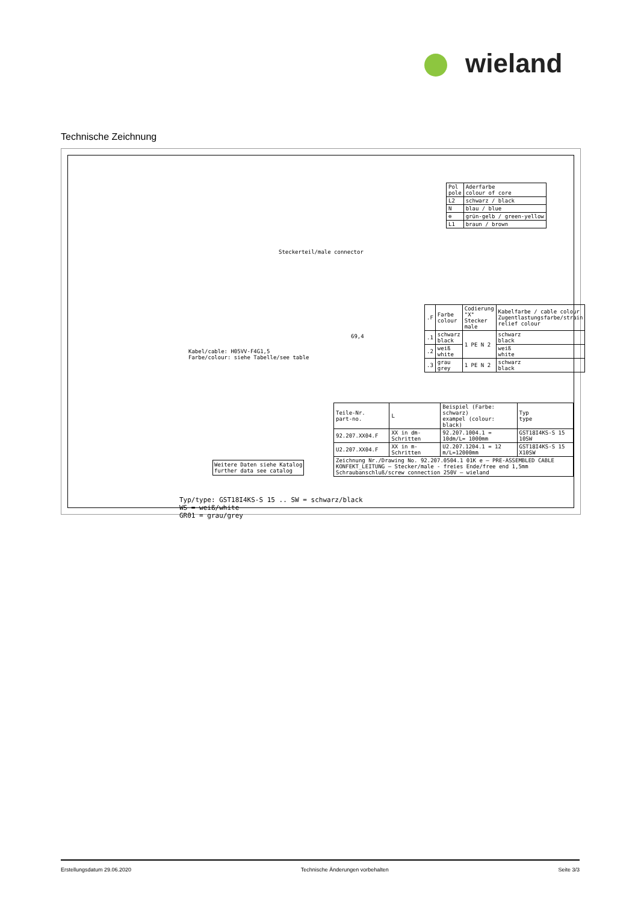wieland
Technische Zeichnung
| Pol pole | Aderfarbe colour of core |
| L2 | schwarz / black |
| N | blau / blue |
| ⊕ | grün-gelb / green-yellow |
| L1 | braun / brown |
Steckerteil/male connector
Kabel/cable: H05VV-F4G1,5
Farbe/colour: siehe Tabelle/see table
69,4
| .F | Farbe colour | Codierung "X" Stecker male | Kabelfarbe / cable colour Zugentlastungsfarbe/strain relief colour |
| .1 | schwarz black | 1 PE N 2 | schwarz black |
| .2 | weiß white | | weiß white |
| .3 | grau grey | 1 PE N 2 | schwarz black |
| Teile-Nr. part-no. | L | Beispiel (Farbe: schwarz) exampel (colour: black) | Typ type |
| 92.207.XX04.F | XX in dm-Schritten | 92.207.1004.1 = 10dm/L= 1000mm | GST18I4KS-S 15 10SW |
| U2.207.XX04.F | XX in m-Schritten | U2.207.1204.1 = 12 m/L=12000mm | GST18I4KS-S 15 X10SW |
| Zeichnung Nr./Drawing No. 92.207.0504.1 01K e — PRE-ASSEMBLED CABLE KONFEKT_LEITUNG — Stecker/male - freies Ende/free end 1,5mm Schraubanschluß/screw connection 250V — wieland | | | |
Weitere Daten siehe Katalog
further data see catalog
Typ/type: GST18I4KS-S 15 .. SW = schwarz/black
WS = weiß/white
GR01 = grau/grey
Erstellungsdatum 29.06.2020 Technische Änderungen vorbehalten Seite 3/3